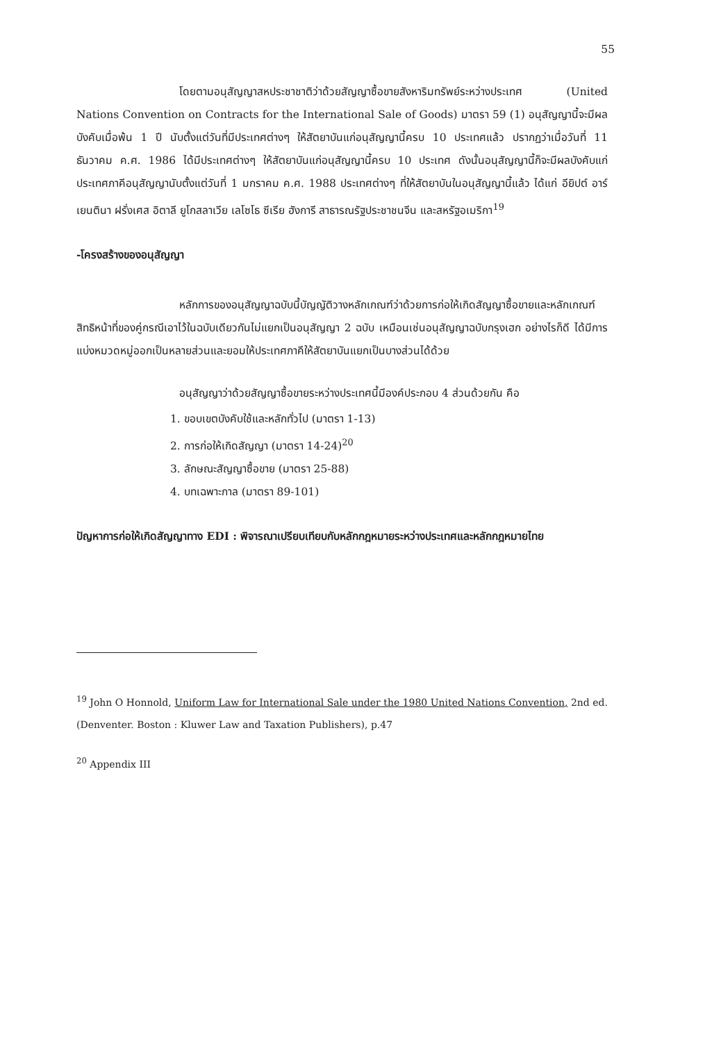55
โดยตามอนุสัญญาสหประชาชาติว่าด้วยสัญญาซื้อขายสังหาริมทรัพย์ระหว่างประเทศ (United Nations Convention on Contracts for the International Sale of Goods) มาตรา 59 (1) อนุสัญญานี้จะมีผลบังคับเมื่อพ้น 1 ปี นับตั้งแต่วันที่มีประเทศต่างๆ ให้สัตยาบันแก่อนุสัญญานี้ครบ 10 ประเทศแล้ว ปรากฏว่าเมื่อวันที่ 11 ธันวาคม ค.ศ. 1986 ได้มีประเทศต่างๆ ให้สัตยาบันแก่อนุสัญญานี้ครบ 10 ประเทศ ดังนั้นอนุสัญญานี้ก็จะมีผลบังคับแก่ประเทศภาคีอนุสัญญานับตั้งแต่วันที่ 1 มกราคม ค.ศ. 1988 ประเทศต่างๆ ที่ให้สัตยาบันในอนุสัญญานี้แล้ว ได้แก่ อียิปต์ อาร์เยนตินา ฝรั่งเศส อิตาลี ยูโกสลาเวีย เลโซโธ ซีเรีย ฮังการี สาธารณรัฐประชาชนจีน และสหรัฐอเมริกา<sup>19</sup>
-โครงสร้างของอนุสัญญา
หลักการของอนุสัญญาฉบับนี้บัญญัติวางหลักเกณฑ์ว่าด้วยการก่อให้เกิดสัญญาซื้อขายและหลักเกณฑ์สิทธิหน้าที่ของคู่กรณีเอาไว้ในฉบับเดียวกันไม่แยกเป็นอนุสัญญา 2 ฉบับ เหมือนเช่นอนุสัญญาฉบับกรุงเฮก อย่างไรก็ดี ได้มีการแบ่งหมวดหมู่ออกเป็นหลายส่วนและยอมให้ประเทศภาคีให้สัตยาบันแยกเป็นบางส่วนได้ด้วย
อนุสัญญาว่าด้วยสัญญาซื้อขายระหว่างประเทศนี้มีองค์ประกอบ 4 ส่วนด้วยกัน คือ
1. ขอบเขตบังคับใช้และหลักทั่วไป (มาตรา 1-13)
2. การก่อให้เกิดสัญญา (มาตรา 14-24)<sup>20</sup>
3. ลักษณะสัญญาซื้อขาย (มาตรา 25-88)
4. บทเฉพาะกาล (มาตรา 89-101)
ปัญหาการก่อให้เกิดสัญญาทาง EDI : พิจารณาเปรียบเทียบกับหลักกฎหมายระหว่างประเทศและหลักกฎหมายไทย
<sup>19</sup> John O Honnold, Uniform Law for International Sale under the 1980 United Nations Convention, 2nd ed. (Denventer. Boston : Kluwer Law and Taxation Publishers), p.47
<sup>20</sup> Appendix III